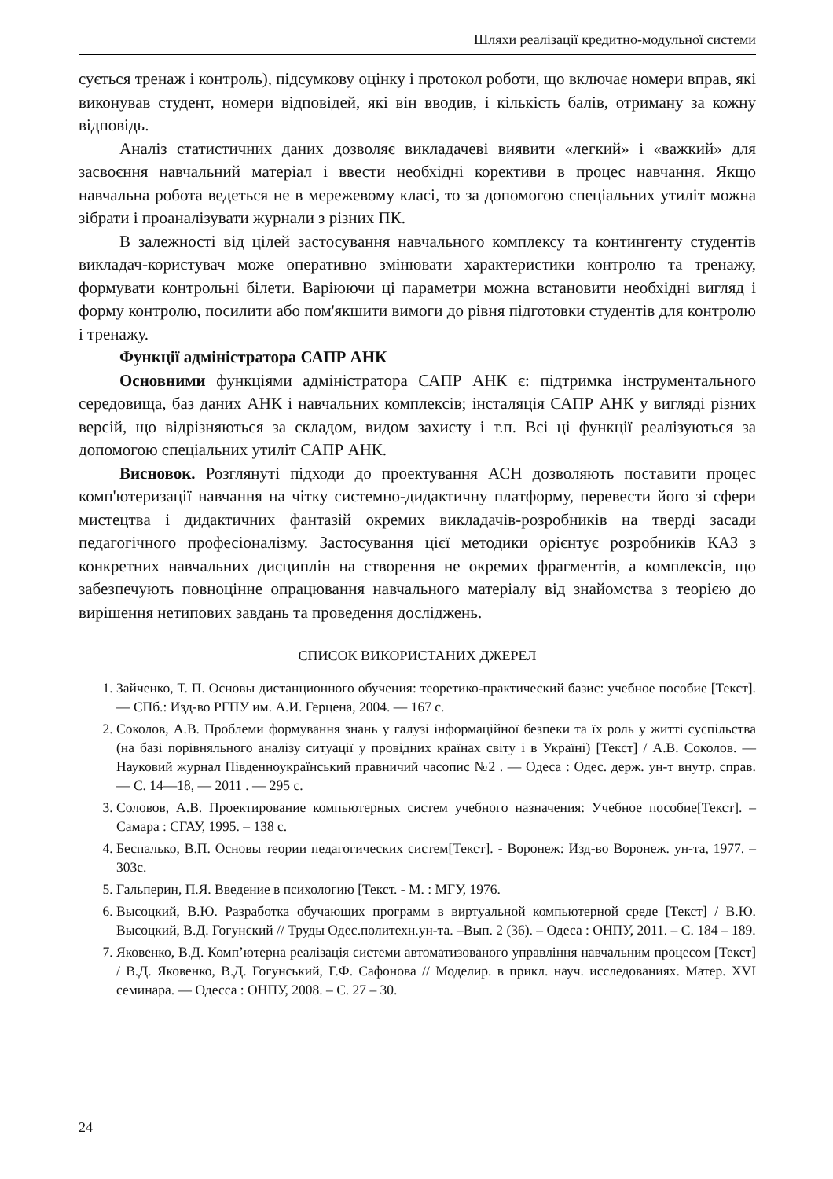Шляхи реалізації кредитно-модульної системи
сується тренаж і контроль), підсумкову оцінку і протокол роботи, що включає номери вправ, які виконував студент, номери відповідей, які він вводив, і кількість балів, отриману за кожну відповідь.
Аналіз статистичних даних дозволяє викладачеві виявити «легкий» і «важкий» для засвоєння навчальний матеріал і ввести необхідні корективи в процес навчання. Якщо навчальна робота ведеться не в мережевому класі, то за допомогою спеціальних утиліт можна зібрати і проаналізувати журнали з різних ПК.
В залежності від цілей застосування навчального комплексу та контингенту студентів викладач-користувач може оперативно змінювати характеристики контролю та тренажу, формувати контрольні білети. Варіюючи ці параметри можна встановити необхідні вигляд і форму контролю, посилити або пом'якшити вимоги до рівня підготовки студентів для контролю і тренажу.
Функції адміністратора САПР АНК
Основними функціями адміністратора САПР АНК є: підтримка інструментального середовища, баз даних АНК і навчальних комплексів; інсталяція САПР АНК у вигляді різних версій, що відрізняються за складом, видом захисту і т.п. Всі ці функції реалізуються за допомогою спеціальних утиліт САПР АНК.
Висновок. Розглянуті підходи до проектування АСН дозволяють поставити процес комп'ютеризації навчання на чітку системно-дидактичну платформу, перевести його зі сфери мистецтва і дидактичних фантазій окремих викладачів-розробників на тверді засади педагогічного професіоналізму. Застосування цієї методики орієнтує розробників КАЗ з конкретних навчальних дисциплін на створення не окремих фрагментів, а комплексів, що забезпечують повноцінне опрацювання навчального матеріалу від знайомства з теорією до вирішення нетипових завдань та проведення досліджень.
СПИСОК ВИКОРИСТАНИХ ДЖЕРЕЛ
1. Зайченко, Т. П. Основы дистанционного обучения: теоретико-практический базис: учебное пособие [Текст]. — СПб.: Изд-во РГПУ им. А.И. Герцена, 2004. — 167 с.
2. Соколов, А.В. Проблеми формування знань у галузі інформаційної безпеки та їх роль у житті суспільства (на базі порівняльного аналізу ситуації у провідних країнах світу і в Україні) [Текст] / А.В. Соколов. — Науковий журнал Південноукраїнський правничий часопис №2 . — Одеса : Одес. держ. ун-т внутр. справ. — С. 14—18, — 2011 . — 295 с.
3. Соловов, А.В. Проектирование компьютерных систем учебного назначения: Учебное пособие[Текст]. – Самара : СГАУ, 1995. – 138 с.
4. Беспалько, В.П. Основы теории педагогических систем[Текст]. - Воронеж: Изд-во Воронеж. ун-та, 1977. – 303с.
5. Гальперин, П.Я. Введение в психологию [Текст. - М. : МГУ, 1976.
6. Высоцкий, В.Ю. Разработка обучающих программ в виртуальной компьютерной среде [Текст] / В.Ю. Высоцкий, В.Д. Гогунский // Труды Одес.политехн.ун-та. –Вып. 2 (36). – Одеса : ОНПУ, 2011. – С. 184 – 189.
7. Яковенко, В.Д. Комп’ютерна реалізація системи автоматизованого управління навчальним процесом [Текст] / В.Д. Яковенко, В.Д. Гогунський, Г.Ф. Сафонова // Моделир. в прикл. науч. исследованиях. Матер. XVI семинара. — Одесса : ОНПУ, 2008. – С. 27 – 30.
24